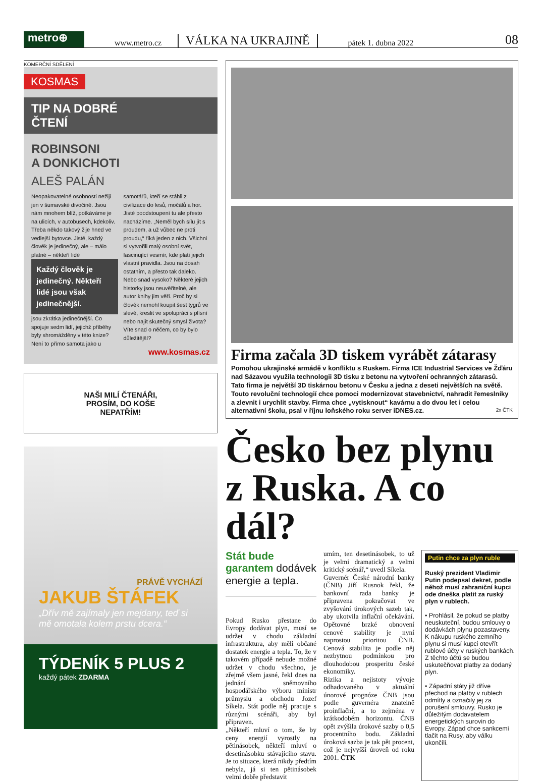metro⊕
www.metro.cz VÁLKA NA UKRAJINĚ pátek 1. dubna 2022 08
KOMERČNÍ SDĚLENÍ
KOSMAS
TIP NA DOBRÉ
ČTENÍ
ROBINSONI
A DONKICHOTI
ALEŠ PALÁN
Neopakovatelné osobnosti nežijí jen v šumavské divočině. Jsou nám mnohem blíž, potkáváme je na ulicích, v autobusech, kdekoliv. Třeba někdo takový žije hned ve vedlejší bytovce. Jistě, každý člověk je jedinečný, ale – málo platné – někteří lidé
Každý člověk je jedinečný. Někteří lidé jsou však jedinečnější.
jsou zkrátka jedinečnější. Co spojuje sedm lidí, jejichž příběhy byly shromážděny v této knize? Není to přímo samota jako u samotářů, kteří se stáhli z civilizace do lesů, močálů a hor. Jisté poodstoupení tu ale přesto nacházíme. „Neměl bych sílu jít s proudem, a už vůbec ne proti proudu,“ říká jeden z nich. Všichni si vytvořili malý osobní svět, fascinující vesmír, kde platí jejich vlastní pravidla. Jsou na dosah ostatním, a přesto tak daleko. Nebo snad vysoko? Některé jejich historky jsou neuvěřitelné, ale autor knihy jim věří. Proč by si člověk nemohl koupit šest tygrů ve slevě, kreslit ve spolupráci s plísní nebo najít skutečný smysl života? Víte snad o něčem, co by bylo důležitější?
www.kosmas.cz
NAŠI MILÍ ČTENÁŘI,
PROSÍM, DO KOŠE
NEPATŘÍM!
PRÁVĚ VYCHÁZÍ
JAKUB ŠTÁFEK
„Dřív mě zajímaly jen mejdany, teď si mě omotala kolem prstu dcera.“
TÝDENÍK 5 PLUS 2
každý pátek ZDARMA
Firma začala 3D tiskem vyrábět zátarasy
Pomohou ukrajinské armádě v konfliktu s Ruskem. Firma ICE Industrial Services ve Žďáru nad Sázavou využila technologii 3D tisku z betonu na vytvoření ochranných zátarasů. Tato firma je největší 3D tiskárnou betonu v Česku a jedna z deseti největších na světě. Touto revoluční technologií chce pomoci modernizovat stavebnictví, nahradit řemeslníky a zlevnit i urychlit stavby. Firma chce „vytisknout“ kavárnu a do dvou let i celou alternativní školu, psal v říjnu loňského roku server iDNES.cz. 2x ČTK
Česko bez plynu z Ruska. A co dál?
Stát bude garantem dodávek energie a tepla.
Pokud Rusko přestane do Evropy dodávat plyn, musí se udržet v chodu základní infrastruktura, aby měli občané dostatek energie a tepla. To, že v takovém případě nebude možné udržet v chodu všechno, je zřejmě všem jasné, řekl dnes na jednání sněmovního hospodářského výboru ministr průmyslu a obchodu Jozef Síkela. Stát podle něj pracuje s různými scénáři, aby byl připraven.
„Někteří mluví o tom, že by ceny energií vyrostly na pětinásobek, někteří mluví o desetinásobku stávajícího stavu. Je to situace, která nikdy předtím nebyla, já si ten pětinásobek velmi dobře představit
umím, ten desetinásobek, to už je velmi dramatický a velmi kritický scénář,“ uvedl Síkela.
Guvernér České národní banky (ČNB) Jiří Rusnok řekl, že bankovní rada banky je připravena pokračovat ve zvyšování úrokových sazeb tak, aby ukotvila inflační očekávání. Opětovné brzké obnovení cenové stability je nyní naprostou prioritou ČNB. Cenová stabilita je podle něj nezbytnou podmínkou pro dlouhodobou prosperitu české ekonomiky.
Rizika a nejistoty vývoje odhadovaného v aktuální únorové prognóze ČNB jsou podle guvernéra znatelně proinflační, a to zejména v krátkodobém horizontu. ČNB opět zvýšila úrokové sazby o 0,5 procentního bodu. Základní úroková sazba je tak pět procent, což je nejvyšší úroveň od roku 2001. ČTK
Putin chce za plyn ruble
Ruský prezident Vladimir Putin podepsal dekret, podle něhož musí zahraniční kupci ode dneška platit za ruský plyn v rublech.
• Prohlásil, že pokud se platby neuskuteční, budou smlouvy o dodávkách plynu pozastaveny. K nákupu ruského zemního plynu si musí kupci otevřít rublové účty v ruských bankách. Z těchto účtů se budou uskutečňovat platby za dodaný plyn.
• Západní státy již dříve přechod na platby v rublech odmítly a označily jej za porušení smlouvy. Rusko je důležitým dodavatelem energetických surovin do Evropy. Západ chce sankcemi tlačit na Rusy, aby válku ukončili.